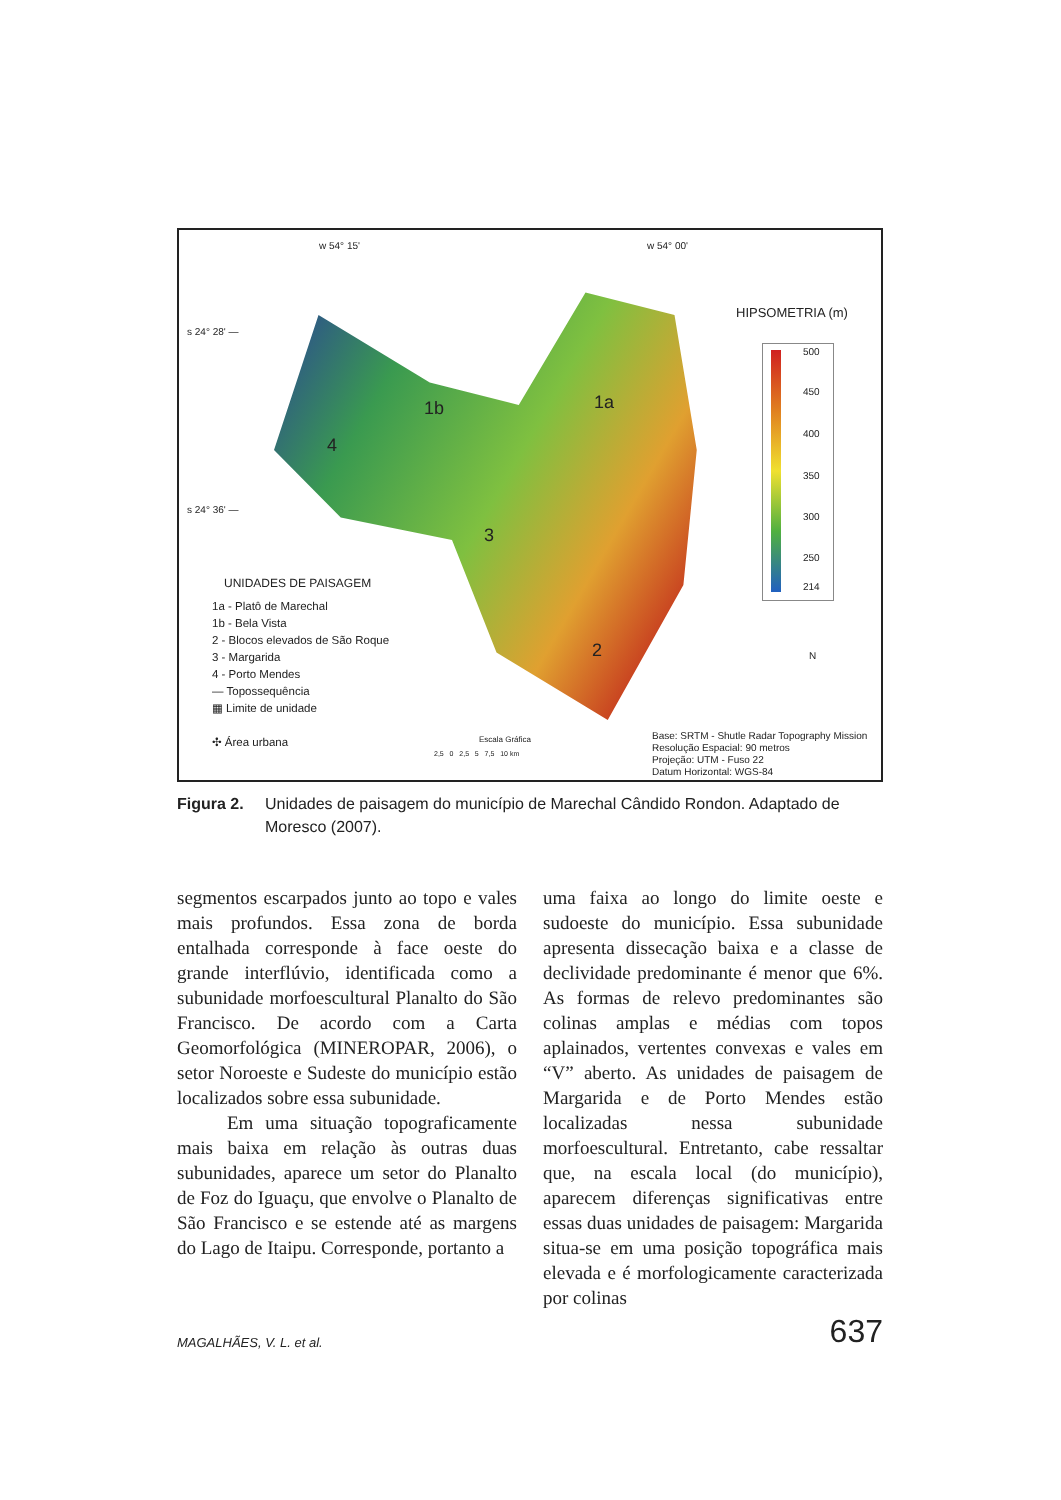w 54° 15' w 54° 00'
s 24° 28' —
s 24° 36' —
1b 1a
4
3
2
UNIDADES DE PAISAGEM
1a - Platô de Marechal
1b - Bela Vista
2 - Blocos elevados de São Roque
3 - Margarida
4 - Porto Mendes
— Topossequência
▦ Limite de unidade
✣ Área urbana
HIPSOMETRIA (m)
500
450
400
350
300
250
214
N
Escala Gráfica
2,5 0 2,5 5 7,5 10 km
Base: SRTM - Shutle Radar Topography Mission
Resolução Espacial: 90 metros
Projeção: UTM - Fuso 22
Datum Horizontal: WGS-84
Figura 2. Unidades de paisagem do município de Marechal Cândido Rondon. Adaptado de Moresco (2007).
segmentos escarpados junto ao topo e vales mais profundos. Essa zona de borda entalhada corresponde à face oeste do grande interflúvio, identificada como a subunidade morfoescultural Planalto do São Francisco. De acordo com a Carta Geomorfológica (MINEROPAR, 2006), o setor Noroeste e Sudeste do município estão localizados sobre essa subunidade.
Em uma situação topograficamente mais baixa em relação às outras duas subunidades, aparece um setor do Planalto de Foz do Iguaçu, que envolve o Planalto de São Francisco e se estende até as margens do Lago de Itaipu. Corresponde, portanto a
uma faixa ao longo do limite oeste e sudoeste do município. Essa subunidade apresenta dissecação baixa e a classe de declividade predominante é menor que 6%. As formas de relevo predominantes são colinas amplas e médias com topos aplainados, vertentes convexas e vales em “V” aberto. As unidades de paisagem de Margarida e de Porto Mendes estão localizadas nessa subunidade morfoescultural. Entretanto, cabe ressaltar que, na escala local (do município), aparecem diferenças significativas entre essas duas unidades de paisagem: Margarida situa-se em uma posição topográfica mais elevada e é morfologicamente caracterizada por colinas
MAGALHÃES, V. L. et al. 637